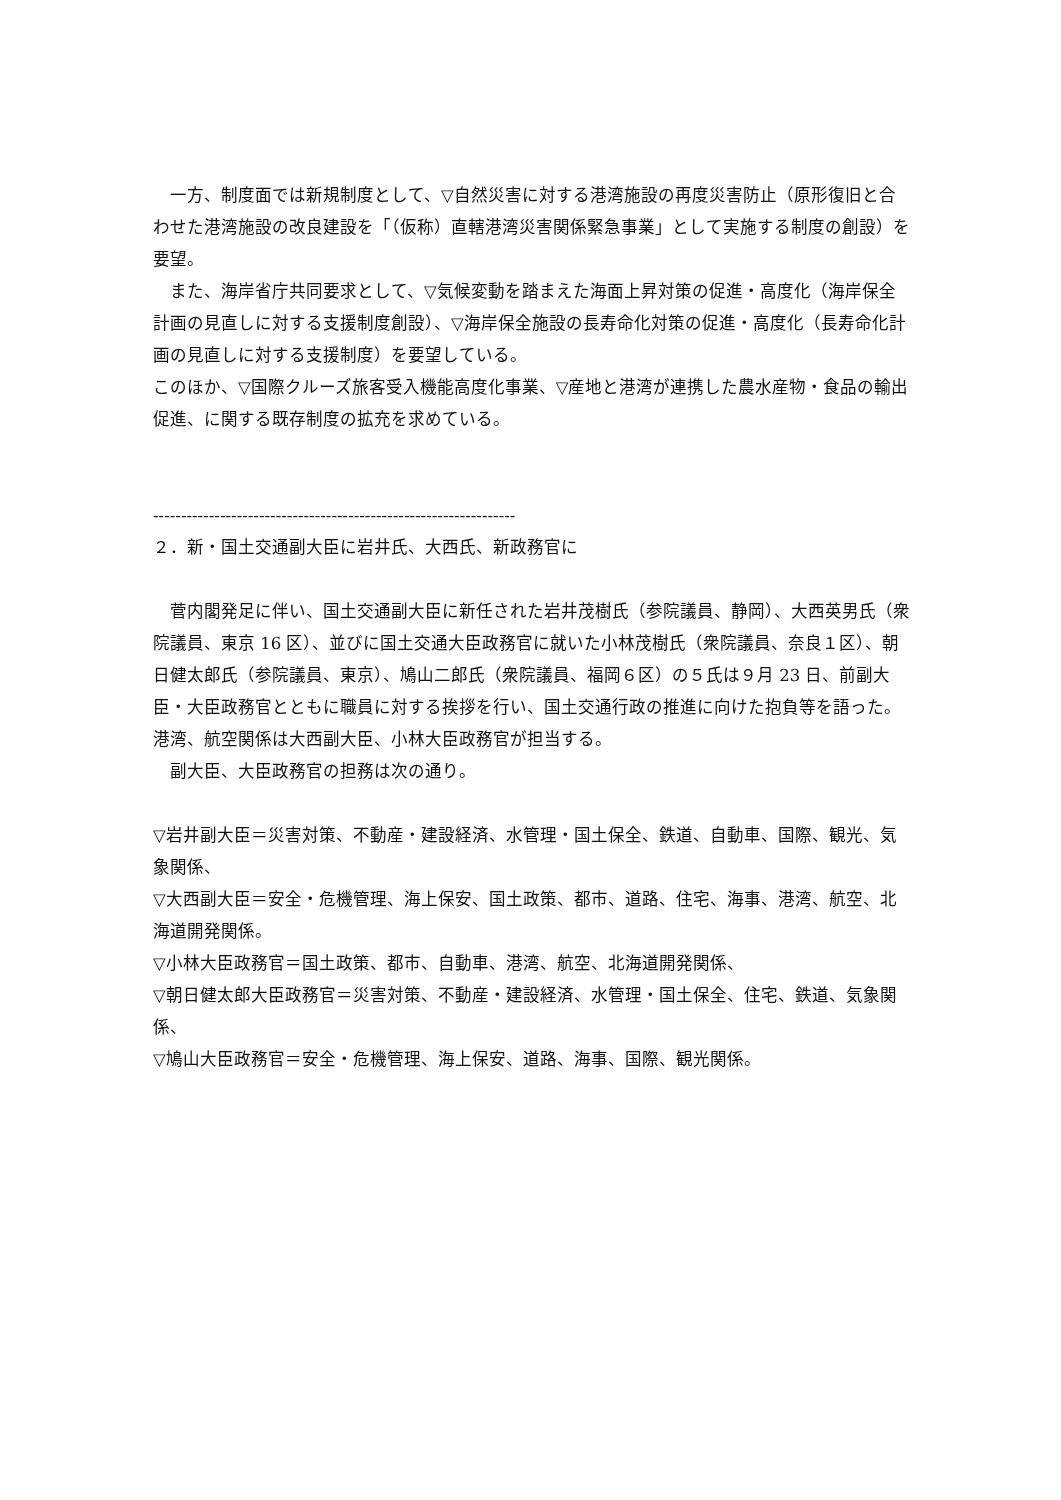一方、制度面では新規制度として、▽自然災害に対する港湾施設の再度災害防止（原形復旧と合わせた港湾施設の改良建設を「（仮称）直轄港湾災害関係緊急事業」として実施する制度の創設）を要望。
　また、海岸省庁共同要求として、▽気候変動を踏まえた海面上昇対策の促進・高度化（海岸保全計画の見直しに対する支援制度創設）、▽海岸保全施設の長寿命化対策の促進・高度化（長寿命化計画の見直しに対する支援制度）を要望している。
このほか、▽国際クルーズ旅客受入機能高度化事業、▽産地と港湾が連携した農水産物・食品の輸出促進、に関する既存制度の拡充を求めている。
-----------------------------------------------------------------
２．新・国土交通副大臣に岩井氏、大西氏、新政務官に
　菅内閣発足に伴い、国土交通副大臣に新任された岩井茂樹氏（参院議員、静岡）、大西英男氏（衆院議員、東京 16 区）、並びに国土交通大臣政務官に就いた小林茂樹氏（衆院議員、奈良１区）、朝日健太郎氏（参院議員、東京）、鳩山二郎氏（衆院議員、福岡６区）の５氏は９月 23 日、前副大臣・大臣政務官とともに職員に対する挨拶を行い、国土交通行政の推進に向けた抱負等を語った。港湾、航空関係は大西副大臣、小林大臣政務官が担当する。
　副大臣、大臣政務官の担務は次の通り。
▽岩井副大臣＝災害対策、不動産・建設経済、水管理・国土保全、鉄道、自動車、国際、観光、気象関係、
▽大西副大臣＝安全・危機管理、海上保安、国土政策、都市、道路、住宅、海事、港湾、航空、北海道開発関係。
▽小林大臣政務官＝国土政策、都市、自動車、港湾、航空、北海道開発関係、
▽朝日健太郎大臣政務官＝災害対策、不動産・建設経済、水管理・国土保全、住宅、鉄道、気象関係、
▽鳩山大臣政務官＝安全・危機管理、海上保安、道路、海事、国際、観光関係。